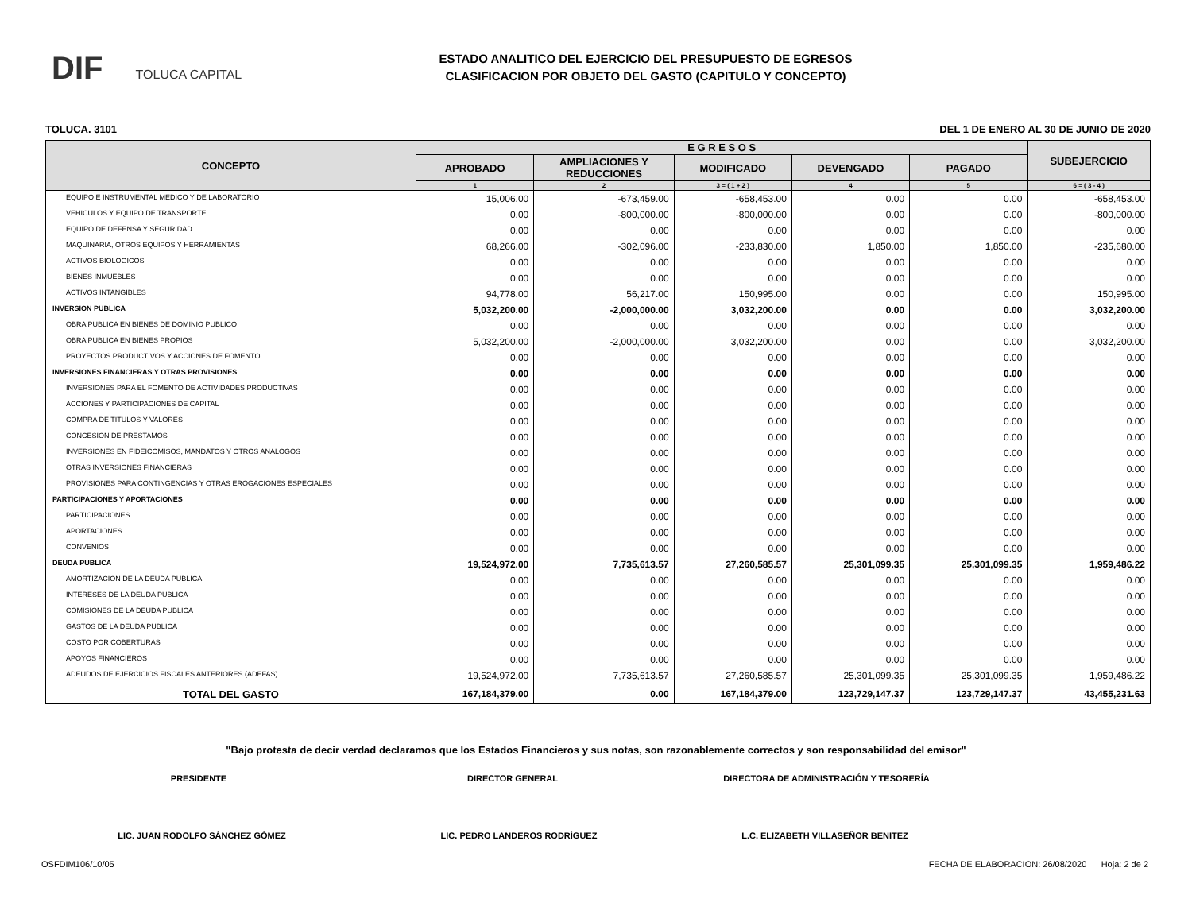DIF TOLUCA CAPITAL
ESTADO ANALITICO DEL EJERCICIO DEL PRESUPUESTO DE EGRESOS
CLASIFICACION POR OBJETO DEL GASTO (CAPITULO Y CONCEPTO)
TOLUCA. 3101 DEL 1 DE ENERO AL 30 DE JUNIO DE 2020
| CONCEPTO | E G R E S O S | | | | | SUBEJERCICIO |
| --- | --- | --- | --- | --- | --- | --- |
| | APROBADO | AMPLIACIONES Y REDUCCIONES | MODIFICADO | DEVENGADO | PAGADO | |
| | 1 | 2 | 3 = ( 1 + 2 ) | 4 | 5 | 6 = ( 3 - 4 ) |
| EQUIPO E INSTRUMENTAL MEDICO Y DE LABORATORIO | 15,006.00 | -673,459.00 | -658,453.00 | 0.00 | 0.00 | -658,453.00 |
| VEHICULOS Y EQUIPO DE TRANSPORTE | 0.00 | -800,000.00 | -800,000.00 | 0.00 | 0.00 | -800,000.00 |
| EQUIPO DE DEFENSA Y SEGURIDAD | 0.00 | 0.00 | 0.00 | 0.00 | 0.00 | 0.00 |
| MAQUINARIA, OTROS EQUIPOS Y HERRAMIENTAS | 68,266.00 | -302,096.00 | -233,830.00 | 1,850.00 | 1,850.00 | -235,680.00 |
| ACTIVOS BIOLOGICOS | 0.00 | 0.00 | 0.00 | 0.00 | 0.00 | 0.00 |
| BIENES INMUEBLES | 0.00 | 0.00 | 0.00 | 0.00 | 0.00 | 0.00 |
| ACTIVOS INTANGIBLES | 94,778.00 | 56,217.00 | 150,995.00 | 0.00 | 0.00 | 150,995.00 |
| INVERSION PUBLICA | 5,032,200.00 | -2,000,000.00 | 3,032,200.00 | 0.00 | 0.00 | 3,032,200.00 |
| OBRA PUBLICA EN BIENES DE DOMINIO PUBLICO | 0.00 | 0.00 | 0.00 | 0.00 | 0.00 | 0.00 |
| OBRA PUBLICA EN BIENES PROPIOS | 5,032,200.00 | -2,000,000.00 | 3,032,200.00 | 0.00 | 0.00 | 3,032,200.00 |
| PROYECTOS PRODUCTIVOS Y ACCIONES DE FOMENTO | 0.00 | 0.00 | 0.00 | 0.00 | 0.00 | 0.00 |
| INVERSIONES FINANCIERAS Y OTRAS PROVISIONES | 0.00 | 0.00 | 0.00 | 0.00 | 0.00 | 0.00 |
| INVERSIONES PARA EL FOMENTO DE ACTIVIDADES PRODUCTIVAS | 0.00 | 0.00 | 0.00 | 0.00 | 0.00 | 0.00 |
| ACCIONES Y PARTICIPACIONES DE CAPITAL | 0.00 | 0.00 | 0.00 | 0.00 | 0.00 | 0.00 |
| COMPRA DE TITULOS Y VALORES | 0.00 | 0.00 | 0.00 | 0.00 | 0.00 | 0.00 |
| CONCESION DE PRESTAMOS | 0.00 | 0.00 | 0.00 | 0.00 | 0.00 | 0.00 |
| INVERSIONES EN FIDEICOMISOS, MANDATOS Y OTROS ANALOGOS | 0.00 | 0.00 | 0.00 | 0.00 | 0.00 | 0.00 |
| OTRAS INVERSIONES FINANCIERAS | 0.00 | 0.00 | 0.00 | 0.00 | 0.00 | 0.00 |
| PROVISIONES PARA CONTINGENCIAS Y OTRAS EROGACIONES ESPECIALES | 0.00 | 0.00 | 0.00 | 0.00 | 0.00 | 0.00 |
| PARTICIPACIONES Y APORTACIONES | 0.00 | 0.00 | 0.00 | 0.00 | 0.00 | 0.00 |
| PARTICIPACIONES | 0.00 | 0.00 | 0.00 | 0.00 | 0.00 | 0.00 |
| APORTACIONES | 0.00 | 0.00 | 0.00 | 0.00 | 0.00 | 0.00 |
| CONVENIOS | 0.00 | 0.00 | 0.00 | 0.00 | 0.00 | 0.00 |
| DEUDA PUBLICA | 19,524,972.00 | 7,735,613.57 | 27,260,585.57 | 25,301,099.35 | 25,301,099.35 | 1,959,486.22 |
| AMORTIZACION DE LA DEUDA PUBLICA | 0.00 | 0.00 | 0.00 | 0.00 | 0.00 | 0.00 |
| INTERESES DE LA DEUDA PUBLICA | 0.00 | 0.00 | 0.00 | 0.00 | 0.00 | 0.00 |
| COMISIONES DE LA DEUDA PUBLICA | 0.00 | 0.00 | 0.00 | 0.00 | 0.00 | 0.00 |
| GASTOS DE LA DEUDA PUBLICA | 0.00 | 0.00 | 0.00 | 0.00 | 0.00 | 0.00 |
| COSTO POR COBERTURAS | 0.00 | 0.00 | 0.00 | 0.00 | 0.00 | 0.00 |
| APOYOS FINANCIEROS | 0.00 | 0.00 | 0.00 | 0.00 | 0.00 | 0.00 |
| ADEUDOS DE EJERCICIOS FISCALES ANTERIORES (ADEFAS) | 19,524,972.00 | 7,735,613.57 | 27,260,585.57 | 25,301,099.35 | 25,301,099.35 | 1,959,486.22 |
| TOTAL DEL GASTO | 167,184,379.00 | 0.00 | 167,184,379.00 | 123,729,147.37 | 123,729,147.37 | 43,455,231.63 |
"Bajo protesta de decir verdad declaramos que los Estados Financieros y sus notas, son razonablemente correctos y son responsabilidad del emisor"
PRESIDENTE DIRECTOR GENERAL DIRECTORA DE ADMINISTRACIÓN Y TESORERÍA
LIC. JUAN RODOLFO SÁNCHEZ GÓMEZ LIC. PEDRO LANDEROS RODRÍGUEZ L.C. ELIZABETH VILLASEÑOR BENITEZ
OSFDIM106/10/05 FECHA DE ELABORACION: 26/08/2020 Hoja: 2 de 2